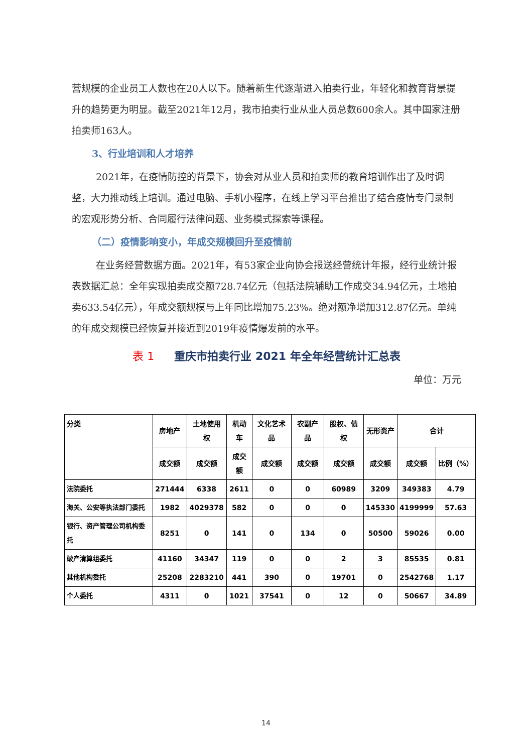营规模的企业员工人数也在20人以下。随着新生代逐渐进入拍卖行业，年轻化和教育背景提升的趋势更为明显。截至2021年12月，我市拍卖行业从业人员总数600余人。其中国家注册拍卖师163人。
3、行业培训和人才培养
2021年，在疫情防控的背景下，协会对从业人员和拍卖师的教育培训作出了及时调整，大力推动线上培训。通过电脑、手机小程序，在线上学习平台推出了结合疫情专门录制的宏观形势分析、合同履行法律问题、业务模式探索等课程。
（二）疫情影响变小，年成交规模回升至疫情前
在业务经营数据方面。2021年，有53家企业向协会报送经营统计年报，经行业统计报表数据汇总：全年实现拍卖成交额728.74亿元（包括法院辅助工作成交34.94亿元，土地拍卖633.54亿元），年成交额规模与上年同比增加75.23%。绝对额净增加312.87亿元。单纯的年成交规模已经恢复并接近到2019年疫情爆发前的水平。
表 1 重庆市拍卖行业 2021 年全年经营统计汇总表
单位：万元
| 分类 | 房地产 | 土地使用权 | 机动车 | 文化艺术品 | 农副产品 | 股权、债权 | 无形资产 | 合计 | |
| --- | --- | --- | --- | --- | --- | --- | --- | --- | --- |
| | 成交额 | 成交额 | 成交额 | 成交额 | 成交额 | 成交额 | 成交额 | 成交额 | 比例（%） |
| 法院委托 | 271444 | 6338 | 2611 | 0 | 0 | 60989 | 3209 | 349383 | 4.79 |
| 海关、公安等执法部门委托 | 1982 | 4029378 | 582 | 0 | 0 | 0 | 145330 | 4199999 | 57.63 |
| 银行、资产管理公司机构委托 | 8251 | 0 | 141 | 0 | 134 | 0 | 50500 | 59026 | 0.00 |
| 破产清算组委托 | 41160 | 34347 | 119 | 0 | 0 | 2 | 3 | 85535 | 0.81 |
| 其他机构委托 | 25208 | 2283210 | 441 | 390 | 0 | 19701 | 0 | 2542768 | 1.17 |
| 个人委托 | 4311 | 0 | 1021 | 37541 | 0 | 12 | 0 | 50667 | 34.89 |
14